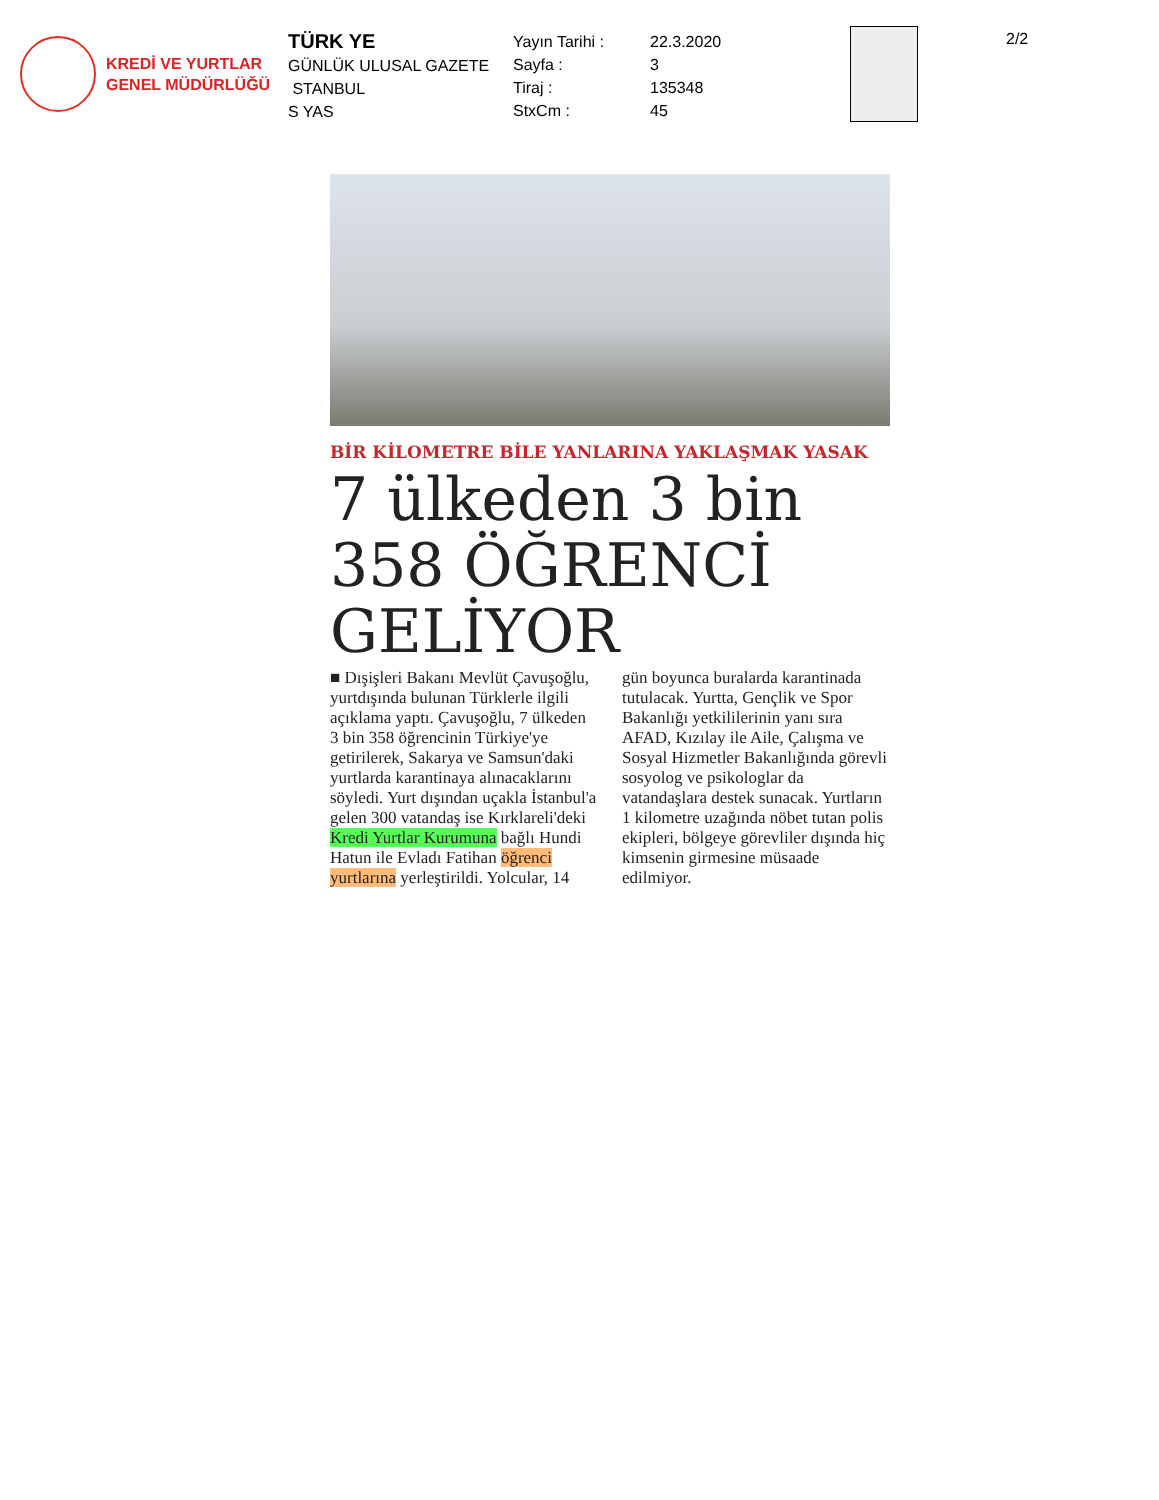KREDİ VE YURTLAR
GENEL MÜDÜRLÜĞÜ
TÜRK YE
GÜNLÜK ULUSAL GAZETE
STANBUL
S YAS
Yayın Tarihi :
Sayfa :
Tiraj :
StxCm :
22.3.2020
3
135348
45
2/2
BİR KİLOMETRE BİLE YANLARINA YAKLAŞMAK YASAK
7 ülkeden 3 bin 358 ÖĞRENCİ GELİYOR
■ Dışişleri Bakanı Mevlüt Çavuşoğlu, yurtdışında bulunan Türklerle ilgili açıklama yaptı. Çavuşoğlu, 7 ülkeden 3 bin 358 öğrencinin Türkiye'ye getirilerek, Sakarya ve Samsun'daki yurtlarda karantinaya alınacaklarını söyledi. Yurt dışından uçakla İstanbul'a gelen 300 vatandaş ise Kırklareli'deki Kredi Yurtlar Kurumuna bağlı Hundi Hatun ile Evladı Fatihan öğrenci yurtlarına yerleştirildi. Yolcular, 14 gün boyunca buralarda karantinada tutulacak. Yurtta, Gençlik ve Spor Bakanlığı yetkililerinin yanı sıra AFAD, Kızılay ile Aile, Çalışma ve Sosyal Hizmetler Bakanlığında görevli sosyolog ve psikologlar da vatandaşlara destek sunacak. Yurtların 1 kilometre uzağında nöbet tutan polis ekipleri, bölgeye görevliler dışında hiç kimsenin girmesine müsaade edilmiyor.